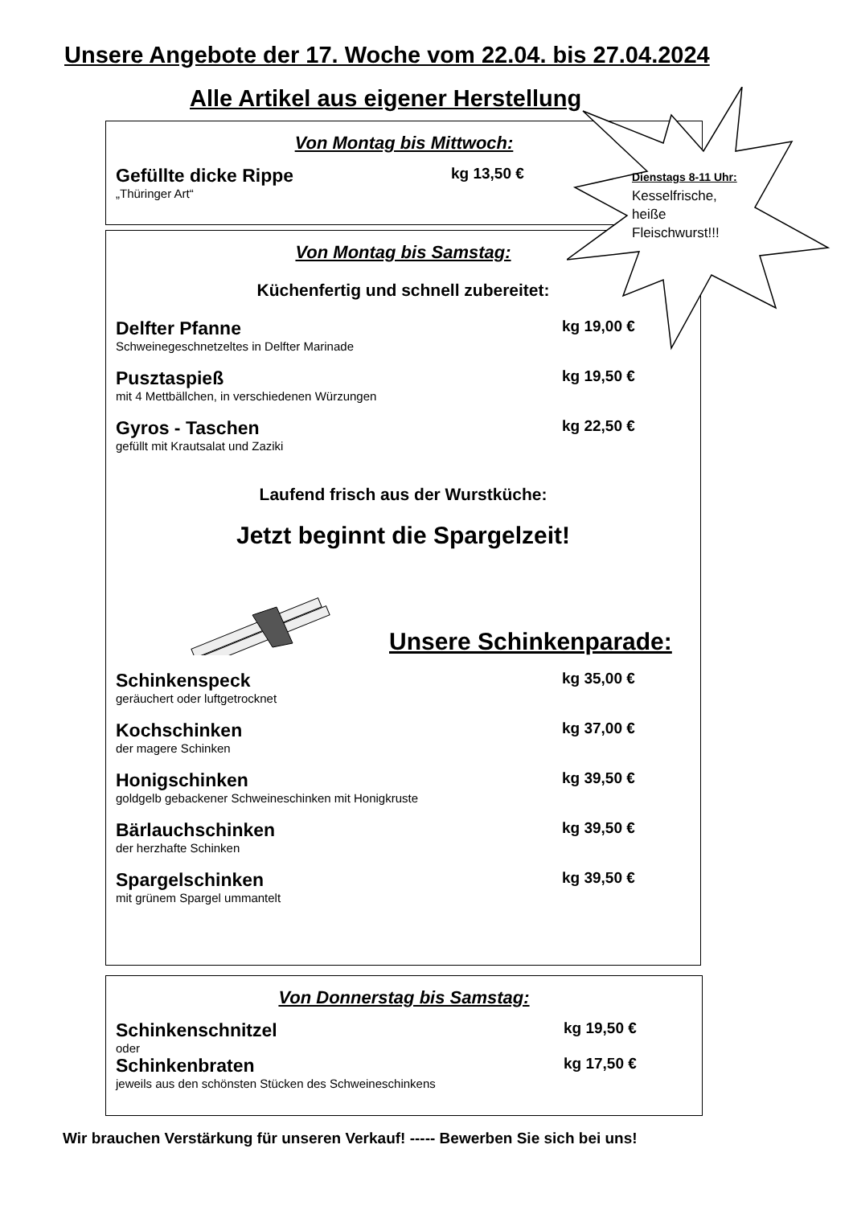Unsere Angebote der 17. Woche vom 22.04. bis 27.04.2024
Alle Artikel aus eigener Herstellung
Von Montag bis Mittwoch:
Gefüllte dicke Rippe kg 13,50 €
„Thüringer Art“
Von Montag bis Samstag:
Küchenfertig und schnell zubereitet:
Delfter Pfanne kg 19,00 €
Schweinegeschnetzeltes in Delfter Marinade
Pusztaspieß kg 19,50 €
mit 4 Mettbällchen, in verschiedenen Würzungen
Gyros - Taschen kg 22,50 €
gefüllt mit Krautsalat und Zaziki
Laufend frisch aus der Wurstküche:
Jetzt beginnt die Spargelzeit!
Unsere Schinkenparade:
Schinkenspeck kg 35,00 €
geräuchert oder luftgetrocknet
Kochschinken kg 37,00 €
der magere Schinken
Honigschinken kg 39,50 €
goldgelb gebackener Schweineschinken mit Honigkruste
Bärlauchschinken kg 39,50 €
der herzhafte Schinken
Spargelschinken kg 39,50 €
mit grünem Spargel ummantelt
Von Donnerstag bis Samstag:
Schinkenschnitzel kg 19,50 €
oder
Schinkenbraten kg 17,50 €
jeweils aus den schönsten Stücken des Schweineschinkens
Dienstags 8-11 Uhr:
Kesselfrische,
heiße
Fleischwurst!!!
Wir brauchen Verstärkung für unseren Verkauf! ----- Bewerben Sie sich bei uns!